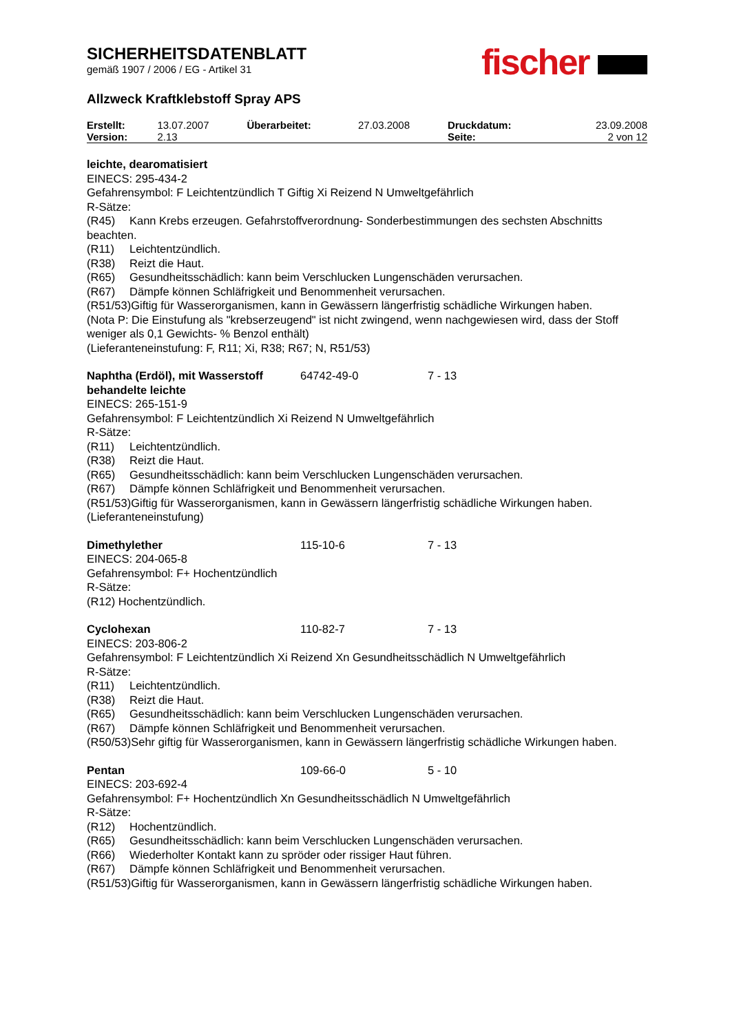SICHERHEITSDATENBLATT
gemäß 1907 / 2006 / EG - Artikel 31
Allzweck Kraftklebstoff Spray APS
| Erstellt: | 13.07.2007 | Überarbeitet: | 27.03.2008 | Druckdatum: | 23.09.2008 |
| Version: | 2.13 | | | Seite: | 2 von 12 |
leichte, dearomatisiert
EINECS: 295-434-2
Gefahrensymbol: F Leichtentzündlich T Giftig Xi Reizend N Umweltgefährlich
R-Sätze:
(R45) Kann Krebs erzeugen. Gefahrstoffverordnung- Sonderbestimmungen des sechsten Abschnitts beachten.
(R11) Leichtentzündlich.
(R38) Reizt die Haut.
(R65) Gesundheitsschädlich: kann beim Verschlucken Lungenschäden verursachen.
(R67) Dämpfe können Schläfrigkeit und Benommenheit verursachen.
(R51/53)Giftig für Wasserorganismen, kann in Gewässern längerfristig schädliche Wirkungen haben.
(Nota P: Die Einstufung als "krebserzeugend" ist nicht zwingend, wenn nachgewiesen wird, dass der Stoff weniger als 0,1 Gewichts- % Benzol enthält)
(Lieferanteneinstufung: F, R11; Xi, R38; R67; N, R51/53)
Naphtha (Erdöl), mit Wasserstoff behandelte leichte 64742-49-0 7 - 13
EINECS: 265-151-9
Gefahrensymbol: F Leichtentzündlich Xi Reizend N Umweltgefährlich
R-Sätze:
(R11) Leichtentzündlich.
(R38) Reizt die Haut.
(R65) Gesundheitsschädlich: kann beim Verschlucken Lungenschäden verursachen.
(R67) Dämpfe können Schläfrigkeit und Benommenheit verursachen.
(R51/53)Giftig für Wasserorganismen, kann in Gewässern längerfristig schädliche Wirkungen haben.
(Lieferanteneinstufung)
Dimethylether 115-10-6 7 - 13
EINECS: 204-065-8
Gefahrensymbol: F+ Hochentzündlich
R-Sätze:
(R12) Hochentzündlich.
Cyclohexan 110-82-7 7 - 13
EINECS: 203-806-2
Gefahrensymbol: F Leichtentzündlich Xi Reizend Xn Gesundheitsschädlich N Umweltgefährlich
R-Sätze:
(R11) Leichtentzündlich.
(R38) Reizt die Haut.
(R65) Gesundheitsschädlich: kann beim Verschlucken Lungenschäden verursachen.
(R67) Dämpfe können Schläfrigkeit und Benommenheit verursachen.
(R50/53)Sehr giftig für Wasserorganismen, kann in Gewässern längerfristig schädliche Wirkungen haben.
Pentan 109-66-0 5 - 10
EINECS: 203-692-4
Gefahrensymbol: F+ Hochentzündlich Xn Gesundheitsschädlich N Umweltgefährlich
R-Sätze:
(R12) Hochentzündlich.
(R65) Gesundheitsschädlich: kann beim Verschlucken Lungenschäden verursachen.
(R66) Wiederholter Kontakt kann zu spröder oder rissiger Haut führen.
(R67) Dämpfe können Schläfrigkeit und Benommenheit verursachen.
(R51/53)Giftig für Wasserorganismen, kann in Gewässern längerfristig schädliche Wirkungen haben.
fischer